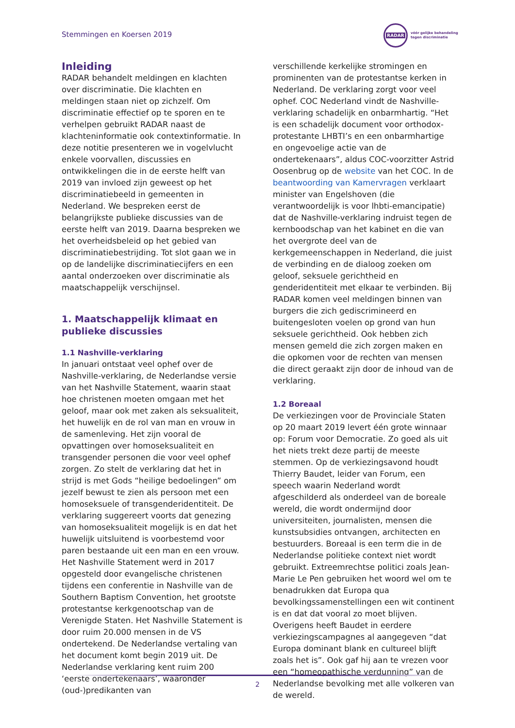Stemmingen en Koersen 2019
RADAR
vóór gelijke behandeling
tegen discriminatie
Inleiding
RADAR behandelt meldingen en klachten over discriminatie. Die klachten en meldingen staan niet op zichzelf. Om discriminatie effectief op te sporen en te verhelpen gebruikt RADAR naast de klachteninformatie ook contextinformatie. In deze notitie presenteren we in vogelvlucht enkele voorvallen, discussies en ontwikkelingen die in de eerste helft van 2019 van invloed zijn geweest op het discriminatiebeeld in gemeenten in Nederland. We bespreken eerst de belangrijkste publieke discussies van de eerste helft van 2019. Daarna bespreken we het overheidsbeleid op het gebied van discriminatiebestrijding. Tot slot gaan we in op de landelijke discriminatiecijfers en een aantal onderzoeken over discriminatie als maatschappelijk verschijnsel.
1. Maatschappelijk klimaat en publieke discussies
1.1 Nashville-verklaring
In januari ontstaat veel ophef over de Nashville-verklaring, de Nederlandse versie van het Nashville Statement, waarin staat hoe christenen moeten omgaan met het geloof, maar ook met zaken als seksualiteit, het huwelijk en de rol van man en vrouw in de samenleving. Het zijn vooral de opvattingen over homoseksualiteit en transgender personen die voor veel ophef zorgen. Zo stelt de verklaring dat het in strijd is met Gods “heilige bedoelingen” om jezelf bewust te zien als persoon met een homoseksuele of transgenderidentiteit. De verklaring suggereert voorts dat genezing van homoseksualiteit mogelijk is en dat het huwelijk uitsluitend is voorbestemd voor paren bestaande uit een man en een vrouw. Het Nashville Statement werd in 2017 opgesteld door evangelische christenen tijdens een conferentie in Nashville van de Southern Baptism Convention, het grootste protestantse kerkgenootschap van de Verenigde Staten. Het Nashville Statement is door ruim 20.000 mensen in de VS ondertekend. De Nederlandse vertaling van het document komt begin 2019 uit. De Nederlandse verklaring kent ruim 200 ‘eerste ondertekenaars’, waaronder (oud-)predikanten van
verschillende kerkelijke stromingen en prominenten van de protestantse kerken in Nederland. De verklaring zorgt voor veel ophef. COC Nederland vindt de Nashville-verklaring schadelijk en onbarmhartig. “Het is een schadelijk document voor orthodox-protestante LHBTI’s en een onbarmhartige en ongevoelige actie van de ondertekenaars”, aldus COC-voorzitter Astrid Oosenbrug op de website van het COC. In de beantwoording van Kamervragen verklaart minister van Engelshoven (die verantwoordelijk is voor lhbti-emancipatie) dat de Nashville-verklaring indruist tegen de kernboodschap van het kabinet en die van het overgrote deel van de kerkgemeenschappen in Nederland, die juist de verbinding en de dialoog zoeken om geloof, seksuele gerichtheid en genderidentiteit met elkaar te verbinden. Bij RADAR komen veel meldingen binnen van burgers die zich gediscrimineerd en buitengesloten voelen op grond van hun seksuele gerichtheid. Ook hebben zich mensen gemeld die zich zorgen maken en die opkomen voor de rechten van mensen die direct geraakt zijn door de inhoud van de verklaring.
1.2 Boreaal
De verkiezingen voor de Provinciale Staten op 20 maart 2019 levert één grote winnaar op: Forum voor Democratie. Zo goed als uit het niets trekt deze partij de meeste stemmen. Op de verkiezingsavond houdt Thierry Baudet, leider van Forum, een speech waarin Nederland wordt afgeschilderd als onderdeel van de boreale wereld, die wordt ondermijnd door universiteiten, journalisten, mensen die kunstsubsidies ontvangen, architecten en bestuurders. Boreaal is een term die in de Nederlandse politieke context niet wordt gebruikt. Extreemrechtse politici zoals Jean-Marie Le Pen gebruiken het woord wel om te benadrukken dat Europa qua bevolkingssamenstellingen een wit continent is en dat dat vooral zo moet blijven. Overigens heeft Baudet in eerdere verkiezingscampagnes al aangegeven “dat Europa dominant blank en cultureel blijft zoals het is”. Ook gaf hij aan te vrezen voor een “homeopathische verdunning” van de Nederlandse bevolking met alle volkeren van de wereld.
2